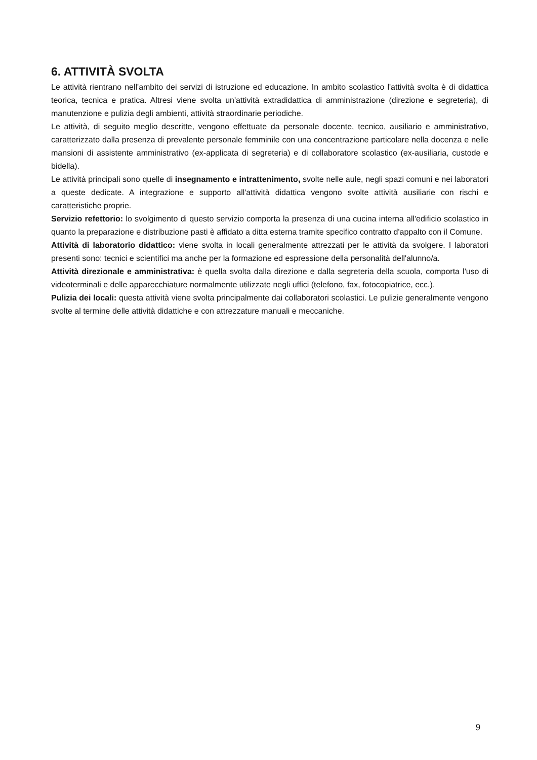6. ATTIVITÀ SVOLTA
Le attività rientrano nell'ambito dei servizi di istruzione ed educazione. In ambito scolastico l'attività svolta è di didattica teorica, tecnica e pratica. Altresi viene svolta un'attività extradidattica di amministrazione (direzione e segreteria), di manutenzione e pulizia degli ambienti, attività straordinarie periodiche.
Le attività, di seguito meglio descritte, vengono effettuate da personale docente, tecnico, ausiliario e amministrativo, caratterizzato dalla presenza di prevalente personale femminile con una concentrazione particolare nella docenza e nelle mansioni di assistente amministrativo (ex-applicata di segreteria) e di collaboratore scolastico (ex-ausiliaria, custode e bidella).
Le attività principali sono quelle di insegnamento e intrattenimento, svolte nelle aule, negli spazi comuni e nei laboratori a queste dedicate. A integrazione e supporto all'attività didattica vengono svolte attività ausiliarie con rischi e caratteristiche proprie.
Servizio refettorio: lo svolgimento di questo servizio comporta la presenza di una cucina interna all'edificio scolastico in quanto la preparazione e distribuzione pasti è affidato a ditta esterna tramite specifico contratto d'appalto con il Comune.
Attività di laboratorio didattico: viene svolta in locali generalmente attrezzati per le attività da svolgere. I laboratori presenti sono: tecnici e scientifici ma anche per la formazione ed espressione della personalità dell'alunno/a.
Attività direzionale e amministrativa: è quella svolta dalla direzione e dalla segreteria della scuola, comporta l'uso di videoterminali e delle apparecchiature normalmente utilizzate negli uffici (telefono, fax, fotocopiatrice, ecc.).
Pulizia dei locali: questa attività viene svolta principalmente dai collaboratori scolastici. Le pulizie generalmente vengono svolte al termine delle attività didattiche e con attrezzature manuali e meccaniche.
9